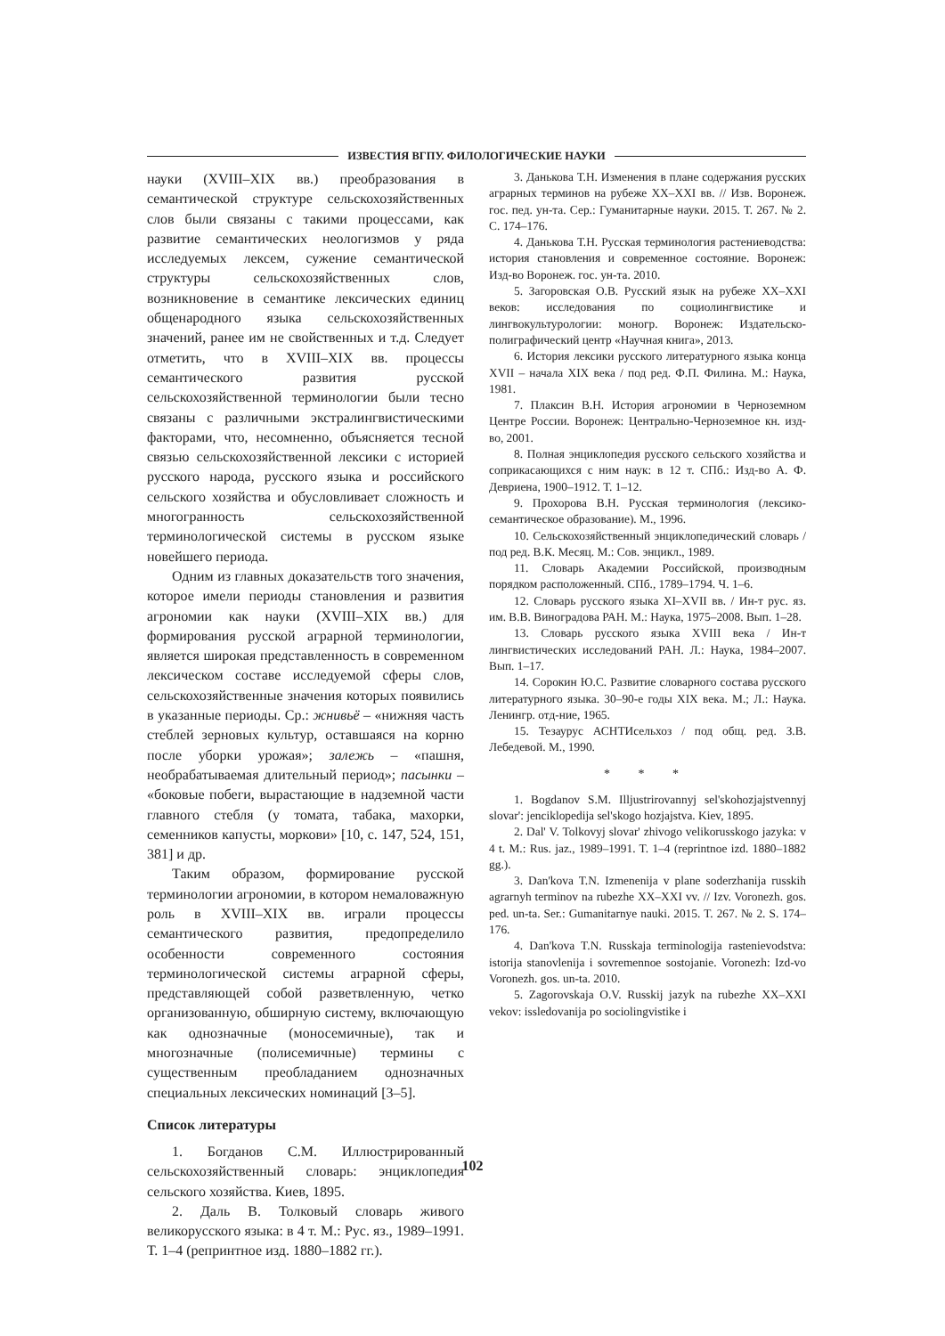ИЗВЕСТИЯ ВГПУ. ФИЛОЛОГИЧЕСКИЕ НАУКИ
науки (XVIII–XIX вв.) преобразования в семантической структуре сельскохозяйственных слов были связаны с такими процессами, как развитие семантических неологизмов у ряда исследуемых лексем, сужение семантической структуры сельскохозяйственных слов, возникновение в семантике лексических единиц общенародного языка сельскохозяйственных значений, ранее им не свойственных и т.д. Следует отметить, что в XVIII–XIX вв. процессы семантического развития русской сельскохозяйственной терминологии были тесно связаны с различными экстралингвистическими факторами, что, несомненно, объясняется тесной связью сельскохозяйственной лексики с историей русского народа, русского языка и российского сельского хозяйства и обусловливает сложность и многогранность сельскохозяйственной терминологической системы в русском языке новейшего периода.
Одним из главных доказательств того значения, которое имели периоды становления и развития агрономии как науки (XVIII–XIX вв.) для формирования русской аграрной терминологии, является широкая представленность в современном лексическом составе исследуемой сферы слов, сельскохозяйственные значения которых появились в указанные периоды. Ср.: жнивьё – «нижняя часть стеблей зерновых культур, оставшаяся на корню после уборки урожая»; залежь – «пашня, необрабатываемая длительный период»; пасынки – «боковые побеги, вырастающие в надземной части главного стебля (у томата, табака, махорки, семенников капусты, моркови» [10, с. 147, 524, 151, 381] и др.
Таким образом, формирование русской терминологии агрономии, в котором немаловажную роль в XVIII–XIX вв. играли процессы семантического развития, предопределило особенности современного состояния терминологической системы аграрной сферы, представляющей собой разветвленную, четко организованную, обширную систему, включающую как однозначные (моносемичные), так и многозначные (полисемичные) термины с существенным преобладанием однозначных специальных лексических номинаций [3–5].
Список литературы
1. Богданов С.М. Иллюстрированный сельскохозяйственный словарь: энциклопедия сельского хозяйства. Киев, 1895.
2. Даль В. Толковый словарь живого великорусского языка: в 4 т. М.: Рус. яз., 1989–1991. Т. 1–4 (репринтное изд. 1880–1882 гг.).
3. Данькова Т.Н. Изменения в плане содержания русских аграрных терминов на рубеже XX–XXI вв. // Изв. Воронеж. гос. пед. ун-та. Сер.: Гуманитарные науки. 2015. Т. 267. № 2. С. 174–176.
4. Данькова Т.Н. Русская терминология растениеводства: история становления и современное состояние. Воронеж: Изд-во Воронеж. гос. ун-та. 2010.
5. Загоровская О.В. Русский язык на рубеже XX–XXI веков: исследования по социолингвистике и лингвокультурологии: моногр. Воронеж: Издательско-полиграфический центр «Научная книга», 2013.
6. История лексики русского литературного языка конца XVII – начала XIX века / под ред. Ф.П. Филина. М.: Наука, 1981.
7. Плаксин В.Н. История агрономии в Черноземном Центре России. Воронеж: Центрально-Черноземное кн. изд-во, 2001.
8. Полная энциклопедия русского сельского хозяйства и соприкасающихся с ним наук: в 12 т. СПб.: Изд-во А. Ф. Девриена, 1900–1912. Т. 1–12.
9. Прохорова В.Н. Русская терминология (лексико-семантическое образование). М., 1996.
10. Сельскохозяйственный энциклопедический словарь / под ред. В.К. Месяц. М.: Сов. энцикл., 1989.
11. Словарь Академии Российской, производным порядком расположенный. СПб., 1789–1794. Ч. 1–6.
12. Словарь русского языка XI–XVII вв. / Ин-т рус. яз. им. В.В. Виноградова РАН. М.: Наука, 1975–2008. Вып. 1–28.
13. Словарь русского языка XVIII века / Ин-т лингвистических исследований РАН. Л.: Наука, 1984–2007. Вып. 1–17.
14. Сорокин Ю.С. Развитие словарного состава русского литературного языка. 30–90-е годы XIX века. М.; Л.: Наука. Ленингр. отд-ние, 1965.
15. Тезаурус АСНТИсельхоз / под общ. ред. З.В. Лебедевой. М., 1990.
* * *
1. Bogdanov S.M. Illjustrirovannyj sel'skohozjajstvennyj slovar': jenciklopedija sel'skogo hozjajstva. Kiev, 1895.
2. Dal' V. Tolkovyj slovar' zhivogo velikorusskogo jazyka: v 4 t. M.: Rus. jaz., 1989–1991. T. 1–4 (reprintnoe izd. 1880–1882 gg.).
3. Dan'kova T.N. Izmenenija v plane soderzhanija russkih agrarnyh terminov na rubezhe XX–XXI vv. // Izv. Voronezh. gos. ped. un-ta. Ser.: Gumanitarnye nauki. 2015. T. 267. № 2. S. 174–176.
4. Dan'kova T.N. Russkaja terminologija rastenievodstva: istorija stanovlenija i sovremennoe sostojanie. Voronezh: Izd-vo Voronezh. gos. un-ta. 2010.
5. Zagorovskaja O.V. Russkij jazyk na rubezhe XX–XXI vekov: issledovanija po sociolingvistike i
102